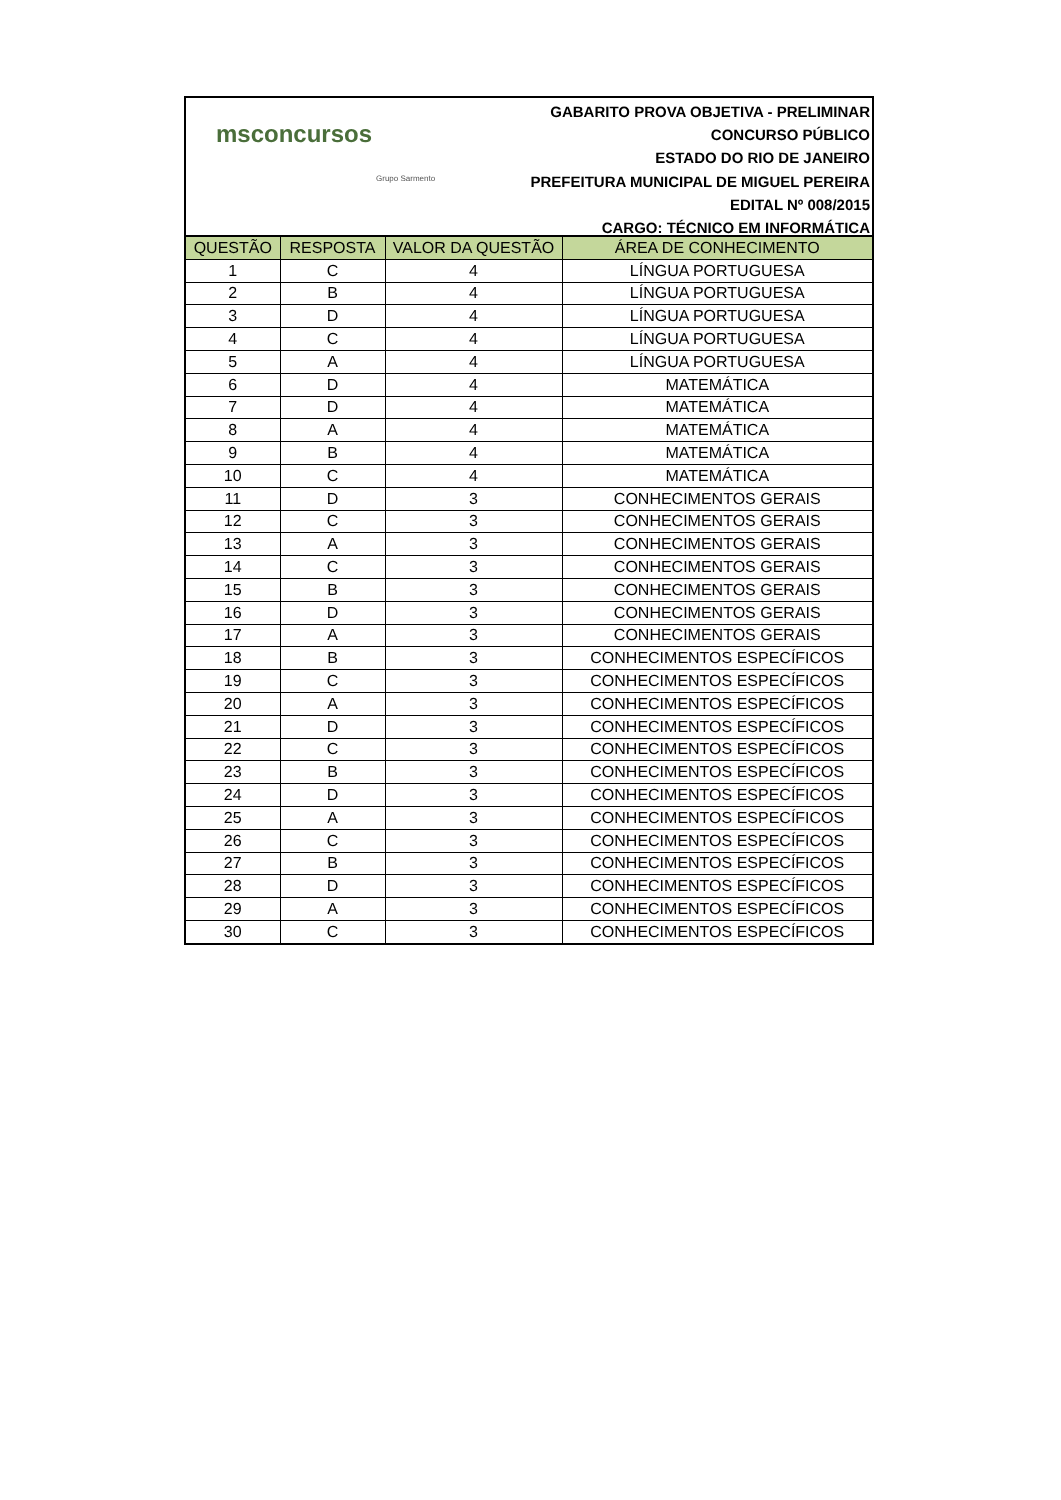msconcursos
Grupo Sarmento
GABARITO PROVA OBJETIVA - PRELIMINAR
CONCURSO PÚBLICO
ESTADO DO RIO DE JANEIRO
PREFEITURA MUNICIPAL DE MIGUEL PEREIRA
EDITAL Nº 008/2015
CARGO: TÉCNICO EM INFORMÁTICA
| QUESTÃO | RESPOSTA | VALOR DA QUESTÃO | ÁREA DE CONHECIMENTO |
| --- | --- | --- | --- |
| 1 | C | 4 | LÍNGUA PORTUGUESA |
| 2 | B | 4 | LÍNGUA PORTUGUESA |
| 3 | D | 4 | LÍNGUA PORTUGUESA |
| 4 | C | 4 | LÍNGUA PORTUGUESA |
| 5 | A | 4 | LÍNGUA PORTUGUESA |
| 6 | D | 4 | MATEMÁTICA |
| 7 | D | 4 | MATEMÁTICA |
| 8 | A | 4 | MATEMÁTICA |
| 9 | B | 4 | MATEMÁTICA |
| 10 | C | 4 | MATEMÁTICA |
| 11 | D | 3 | CONHECIMENTOS GERAIS |
| 12 | C | 3 | CONHECIMENTOS GERAIS |
| 13 | A | 3 | CONHECIMENTOS GERAIS |
| 14 | C | 3 | CONHECIMENTOS GERAIS |
| 15 | B | 3 | CONHECIMENTOS GERAIS |
| 16 | D | 3 | CONHECIMENTOS GERAIS |
| 17 | A | 3 | CONHECIMENTOS GERAIS |
| 18 | B | 3 | CONHECIMENTOS ESPECÍFICOS |
| 19 | C | 3 | CONHECIMENTOS ESPECÍFICOS |
| 20 | A | 3 | CONHECIMENTOS ESPECÍFICOS |
| 21 | D | 3 | CONHECIMENTOS ESPECÍFICOS |
| 22 | C | 3 | CONHECIMENTOS ESPECÍFICOS |
| 23 | B | 3 | CONHECIMENTOS ESPECÍFICOS |
| 24 | D | 3 | CONHECIMENTOS ESPECÍFICOS |
| 25 | A | 3 | CONHECIMENTOS ESPECÍFICOS |
| 26 | C | 3 | CONHECIMENTOS ESPECÍFICOS |
| 27 | B | 3 | CONHECIMENTOS ESPECÍFICOS |
| 28 | D | 3 | CONHECIMENTOS ESPECÍFICOS |
| 29 | A | 3 | CONHECIMENTOS ESPECÍFICOS |
| 30 | C | 3 | CONHECIMENTOS ESPECÍFICOS |